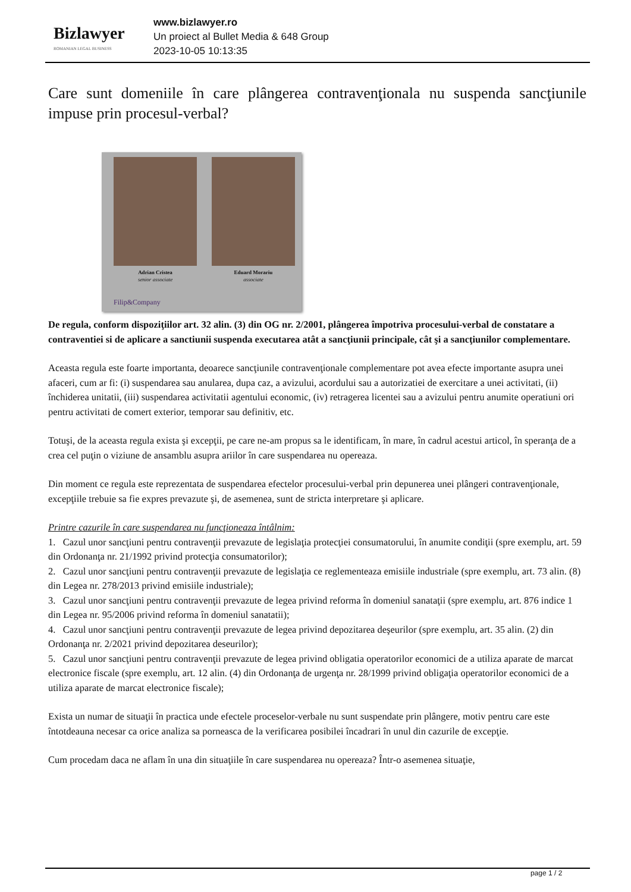Bizlawyer
ROMANIAN LEGAL BUSINESS
www.bizlawyer.ro
Un proiect al Bullet Media & 648 Group
2023-10-05 10:13:35
Care sunt domeniile în care plângerea contravenţionala nu suspenda sancţiunile impuse prin procesul-verbal?
Adrian Cristea
senior associate
Eduard Morariu
associate
Filip&Company
De regula, conform dispoziţiilor art. 32 alin. (3) din OG nr. 2/2001, plângerea împotriva procesului-verbal de constatare a contraventiei si de aplicare a sanctiunii suspenda executarea atât a sancţiunii principale, cât şi a sancţiunilor complementare.
Aceasta regula este foarte importanta, deoarece sancţiunile contravenţionale complementare pot avea efecte importante asupra unei afaceri, cum ar fi: (i) suspendarea sau anularea, dupa caz, a avizului, acordului sau a autorizatiei de exercitare a unei activitati, (ii) închiderea unitatii, (iii) suspendarea activitatii agentului economic, (iv) retragerea licentei sau a avizului pentru anumite operatiuni ori pentru activitati de comert exterior, temporar sau definitiv, etc.
Totuşi, de la aceasta regula exista şi excepţii, pe care ne-am propus sa le identificam, în mare, în cadrul acestui articol, în speranţa de a crea cel puţin o viziune de ansamblu asupra ariilor în care suspendarea nu opereaza.
Din moment ce regula este reprezentata de suspendarea efectelor procesului-verbal prin depunerea unei plângeri contravenţionale, excepţiile trebuie sa fie expres prevazute şi, de asemenea, sunt de stricta interpretare şi aplicare.
Printre cazurile în care suspendarea nu funcţioneaza întâlnim:
1. Cazul unor sancţiuni pentru contravenţii prevazute de legislaţia protecţiei consumatorului, în anumite condiţii (spre exemplu, art. 59 din Ordonanţa nr. 21/1992 privind protecţia consumatorilor);
2. Cazul unor sancţiuni pentru contravenţii prevazute de legislaţia ce reglementeaza emisiile industriale (spre exemplu, art. 73 alin. (8) din Legea nr. 278/2013 privind emisiile industriale);
3. Cazul unor sancţiuni pentru contravenţii prevazute de legea privind reforma în domeniul sanataţii (spre exemplu, art. 876 indice 1 din Legea nr. 95/2006 privind reforma în domeniul sanatatii);
4. Cazul unor sancţiuni pentru contravenţii prevazute de legea privind depozitarea deşeurilor (spre exemplu, art. 35 alin. (2) din Ordonanţa nr. 2/2021 privind depozitarea deseurilor);
5. Cazul unor sancţiuni pentru contravenţii prevazute de legea privind obligatia operatorilor economici de a utiliza aparate de marcat electronice fiscale (spre exemplu, art. 12 alin. (4) din Ordonanţa de urgenţa nr. 28/1999 privind obligaţia operatorilor economici de a utiliza aparate de marcat electronice fiscale);
Exista un numar de situaţii în practica unde efectele proceselor-verbale nu sunt suspendate prin plângere, motiv pentru care este întotdeauna necesar ca orice analiza sa porneasca de la verificarea posibilei încadrari în unul din cazurile de excepţie.
Cum procedam daca ne aflam în una din situaţiile în care suspendarea nu opereaza? Într-o asemenea situaţie,
page 1 / 2